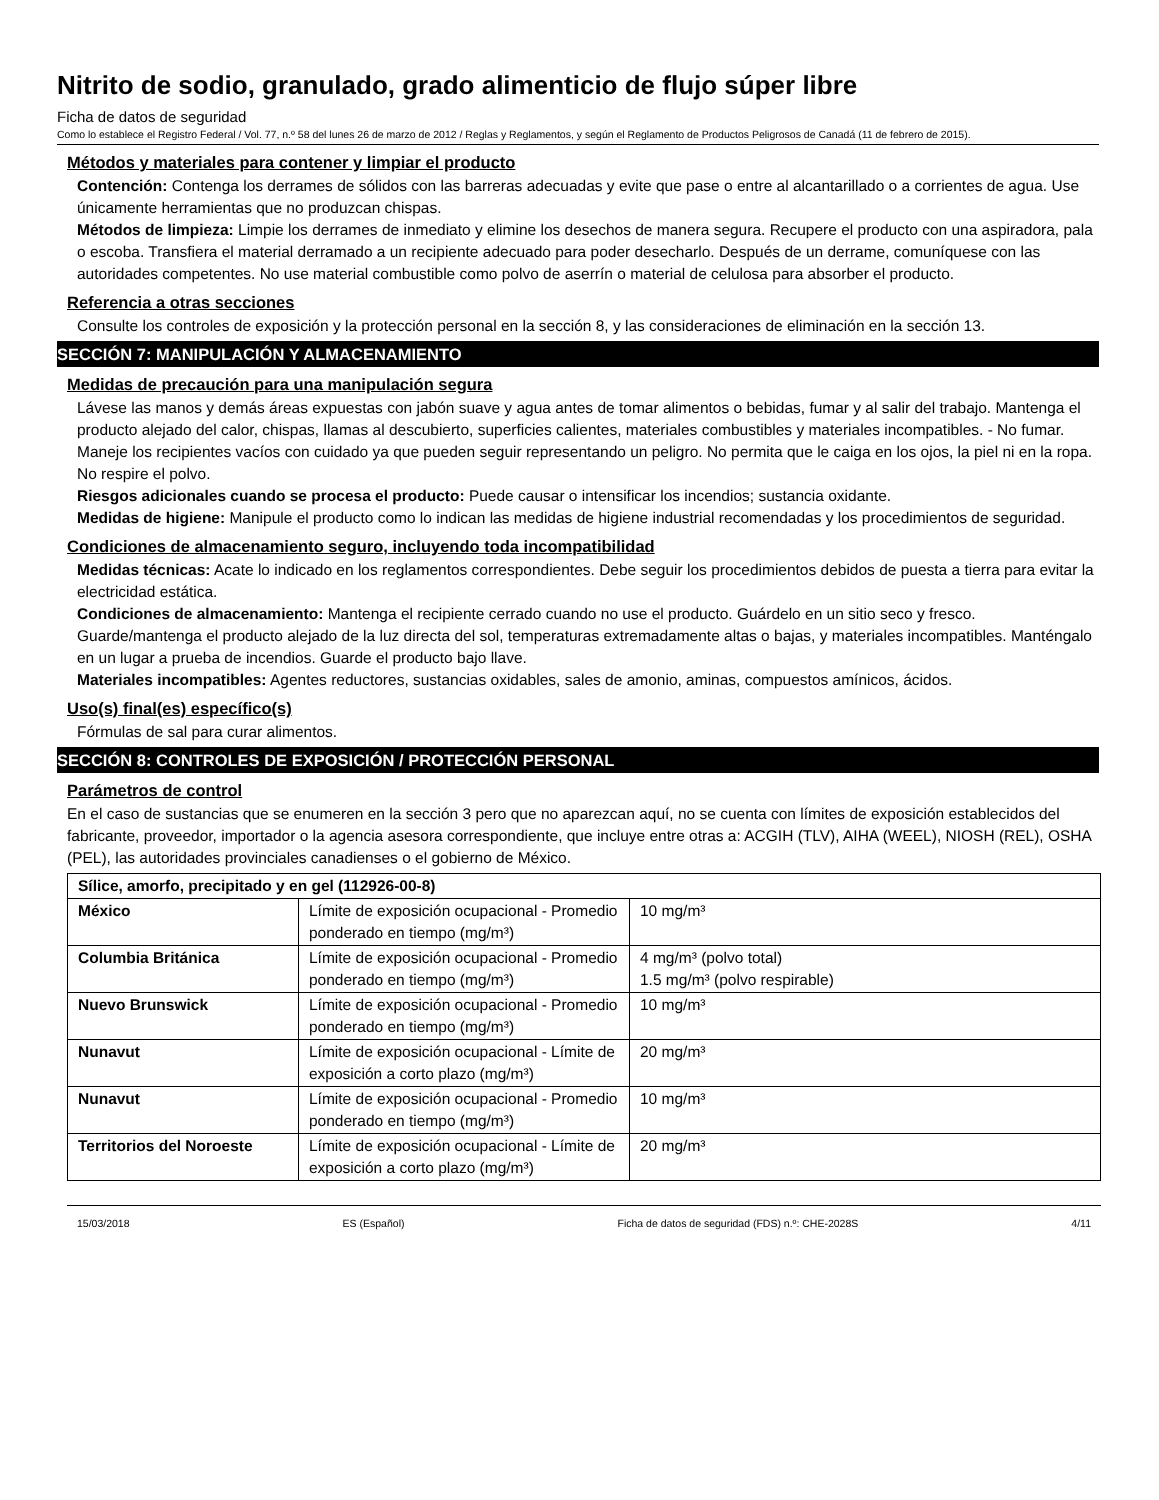Nitrito de sodio, granulado, grado alimenticio de flujo súper libre
Ficha de datos de seguridad
Como lo establece el Registro Federal / Vol. 77, n.º 58 del lunes 26 de marzo de 2012 / Reglas y Reglamentos, y según el Reglamento de Productos Peligrosos de Canadá (11 de febrero de 2015).
Métodos y materiales para contener y limpiar el producto
Contención: Contenga los derrames de sólidos con las barreras adecuadas y evite que pase o entre al alcantarillado o a corrientes de agua. Use únicamente herramientas que no produzcan chispas.
Métodos de limpieza: Limpie los derrames de inmediato y elimine los desechos de manera segura. Recupere el producto con una aspiradora, pala o escoba. Transfiera el material derramado a un recipiente adecuado para poder desecharlo. Después de un derrame, comuníquese con las autoridades competentes. No use material combustible como polvo de aserrín o material de celulosa para absorber el producto.
Referencia a otras secciones
Consulte los controles de exposición y la protección personal en la sección 8, y las consideraciones de eliminación en la sección 13.
SECCIÓN 7: MANIPULACIÓN Y ALMACENAMIENTO
Medidas de precaución para una manipulación segura
Lávese las manos y demás áreas expuestas con jabón suave y agua antes de tomar alimentos o bebidas, fumar y al salir del trabajo. Mantenga el producto alejado del calor, chispas, llamas al descubierto, superficies calientes, materiales combustibles y materiales incompatibles. - No fumar. Maneje los recipientes vacíos con cuidado ya que pueden seguir representando un peligro. No permita que le caiga en los ojos, la piel ni en la ropa. No respire el polvo.
Riesgos adicionales cuando se procesa el producto: Puede causar o intensificar los incendios; sustancia oxidante.
Medidas de higiene: Manipule el producto como lo indican las medidas de higiene industrial recomendadas y los procedimientos de seguridad.
Condiciones de almacenamiento seguro, incluyendo toda incompatibilidad
Medidas técnicas: Acate lo indicado en los reglamentos correspondientes. Debe seguir los procedimientos debidos de puesta a tierra para evitar la electricidad estática.
Condiciones de almacenamiento: Mantenga el recipiente cerrado cuando no use el producto. Guárdelo en un sitio seco y fresco. Guarde/mantenga el producto alejado de la luz directa del sol, temperaturas extremadamente altas o bajas, y materiales incompatibles. Manténgalo en un lugar a prueba de incendios. Guarde el producto bajo llave.
Materiales incompatibles: Agentes reductores, sustancias oxidables, sales de amonio, aminas, compuestos amínicos, ácidos.
Uso(s) final(es) específico(s)
Fórmulas de sal para curar alimentos.
SECCIÓN 8: CONTROLES DE EXPOSICIÓN / PROTECCIÓN PERSONAL
Parámetros de control
En el caso de sustancias que se enumeren en la sección 3 pero que no aparezcan aquí, no se cuenta con límites de exposición establecidos del fabricante, proveedor, importador o la agencia asesora correspondiente, que incluye entre otras a: ACGIH (TLV), AIHA (WEEL), NIOSH (REL), OSHA (PEL), las autoridades provinciales canadienses o el gobierno de México.
| Sílice, amorfo, precipitado y en gel (112926-00-8) | | |
| --- | --- | --- |
| México | Límite de exposición ocupacional - Promedio ponderado en tiempo (mg/m³) | 10 mg/m³ |
| Columbia Británica | Límite de exposición ocupacional - Promedio ponderado en tiempo (mg/m³) | 4 mg/m³ (polvo total) 1.5 mg/m³ (polvo respirable) |
| Nuevo Brunswick | Límite de exposición ocupacional - Promedio ponderado en tiempo (mg/m³) | 10 mg/m³ |
| Nunavut | Límite de exposición ocupacional - Límite de exposición a corto plazo (mg/m³) | 20 mg/m³ |
| Nunavut | Límite de exposición ocupacional - Promedio ponderado en tiempo (mg/m³) | 10 mg/m³ |
| Territorios del Noroeste | Límite de exposición ocupacional - Límite de exposición a corto plazo (mg/m³) | 20 mg/m³ |
15/03/2018 ES (Español) Ficha de datos de seguridad (FDS) n.º: CHE-2028S 4/11